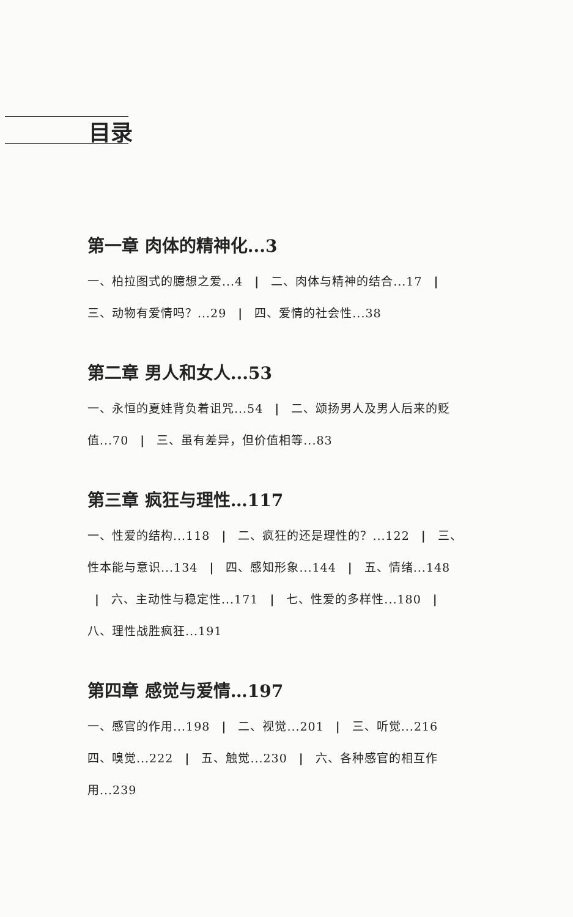目录
第一章 肉体的精神化...3
一、柏拉图式的臆想之爱...4 | 二、肉体与精神的结合...17 | 三、动物有爱情吗？...29 | 四、爱情的社会性...38
第二章 男人和女人...53
一、永恒的夏娃背负着诅咒...54 | 二、颂扬男人及男人后来的贬值...70 | 三、虽有差异，但价值相等...83
第三章 疯狂与理性…117
一、性爱的结构...118 | 二、疯狂的还是理性的？...122 | 三、性本能与意识...134 | 四、感知形象...144 | 五、情绪...148 | 六、主动性与稳定性...171 | 七、性爱的多样性...180 | 八、理性战胜疯狂...191
第四章 感觉与爱情…197
一、感官的作用...198 | 二、视觉...201 | 三、听觉...216
四、嗅觉...222 | 五、触觉...230 | 六、各种感官的相互作用...239